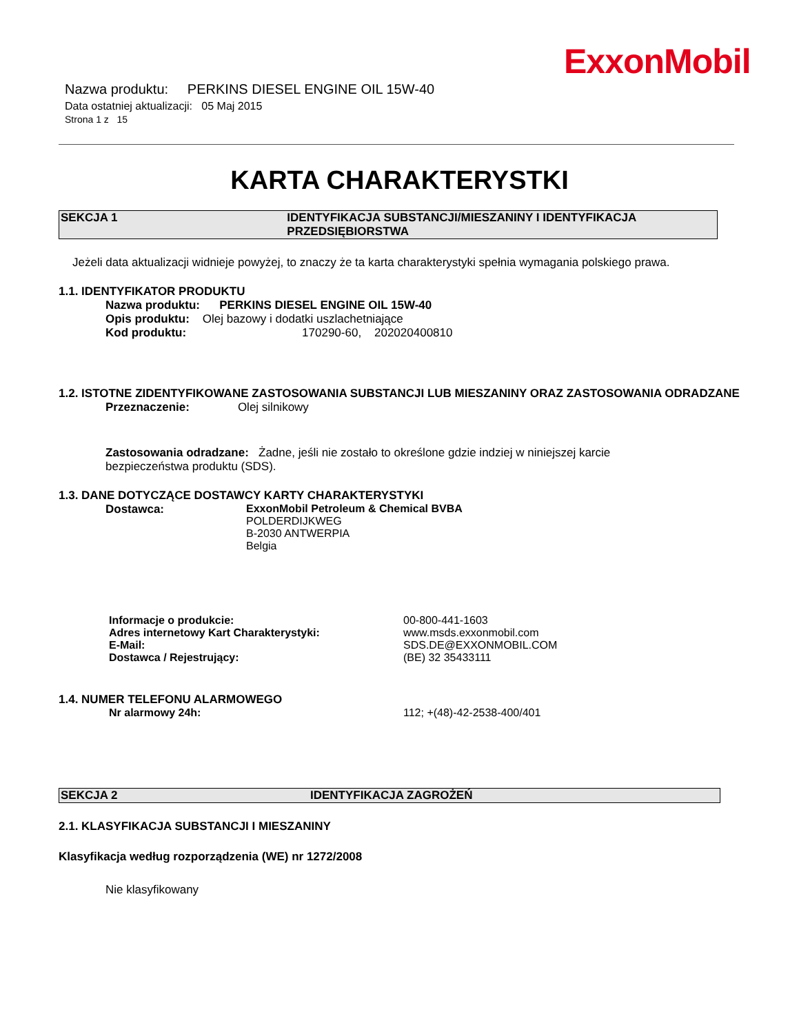ExxonMobil
Nazwa produktu: PERKINS DIESEL ENGINE OIL 15W-40
Data ostatniej aktualizacji: 05 Maj 2015
Strona 1 z 15
KARTA CHARAKTERYSTKI
SEKCJA 1 IDENTYFIKACJA SUBSTANCJI/MIESZANINY I IDENTYFIKACJA PRZEDSIĘBIORSTWA
Jeżeli data aktualizacji widnieje powyżej, to znaczy że ta karta charakterystyki spełnia wymagania polskiego prawa.
1.1. IDENTYFIKATOR PRODUKTU
Nazwa produktu: PERKINS DIESEL ENGINE OIL 15W-40
Opis produktu: Olej bazowy i dodatki uszlachetniające
Kod produktu: 170290-60, 202020400810
1.2. ISTOTNE ZIDENTYFIKOWANE ZASTOSOWANIA SUBSTANCJI LUB MIESZANINY ORAZ ZASTOSOWANIA ODRADZANE
Przeznaczenie: Olej silnikowy
Zastosowania odradzane: Żadne, jeśli nie zostało to określone gdzie indziej w niniejszej karcie bezpieczeństwa produktu (SDS).
1.3. DANE DOTYCZĄCE DOSTAWCY KARTY CHARAKTERYSTYKI
Dostawca: ExxonMobil Petroleum & Chemical BVBA
POLDERDIJKWEG
B-2030 ANTWERPIA
Belgia
| Informacje o produkcie: | 00-800-441-1603 |
| Adres internetowy Kart Charakterystyki: | www.msds.exxonmobil.com |
| E-Mail: | SDS.DE@EXXONMOBIL.COM |
| Dostawca / Rejestrujący: | (BE) 32 35433111 |
1.4. NUMER TELEFONU ALARMOWEGO
| Nr alarmowy 24h: | 112; +(48)-42-2538-400/401 |
SEKCJA 2 IDENTYFIKACJA ZAGROŻEŃ
2.1. KLASYFIKACJA SUBSTANCJI I MIESZANINY
Klasyfikacja według rozporządzenia (WE) nr 1272/2008
Nie klasyfikowany